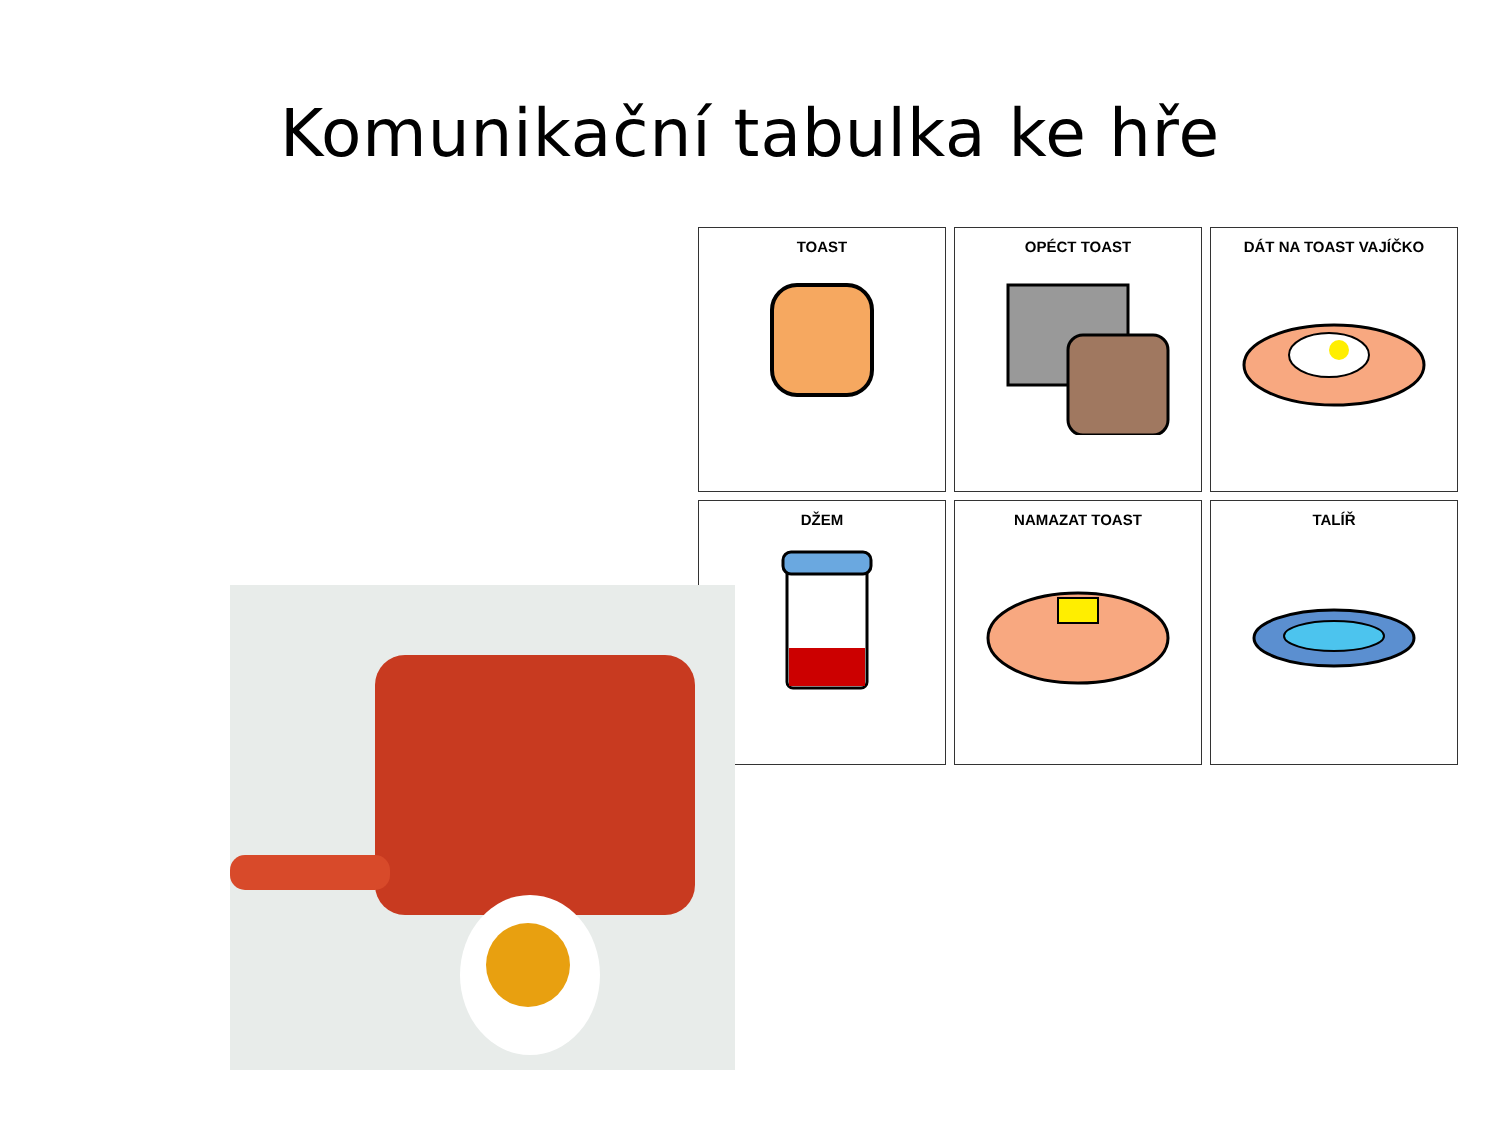Komunikační tabulka ke hře
| TOAST | OPÉCT TOAST | DÁT NA TOAST VAJÍČKO |
| DŽEM | NAMAZAT TOAST | TALÍŘ |